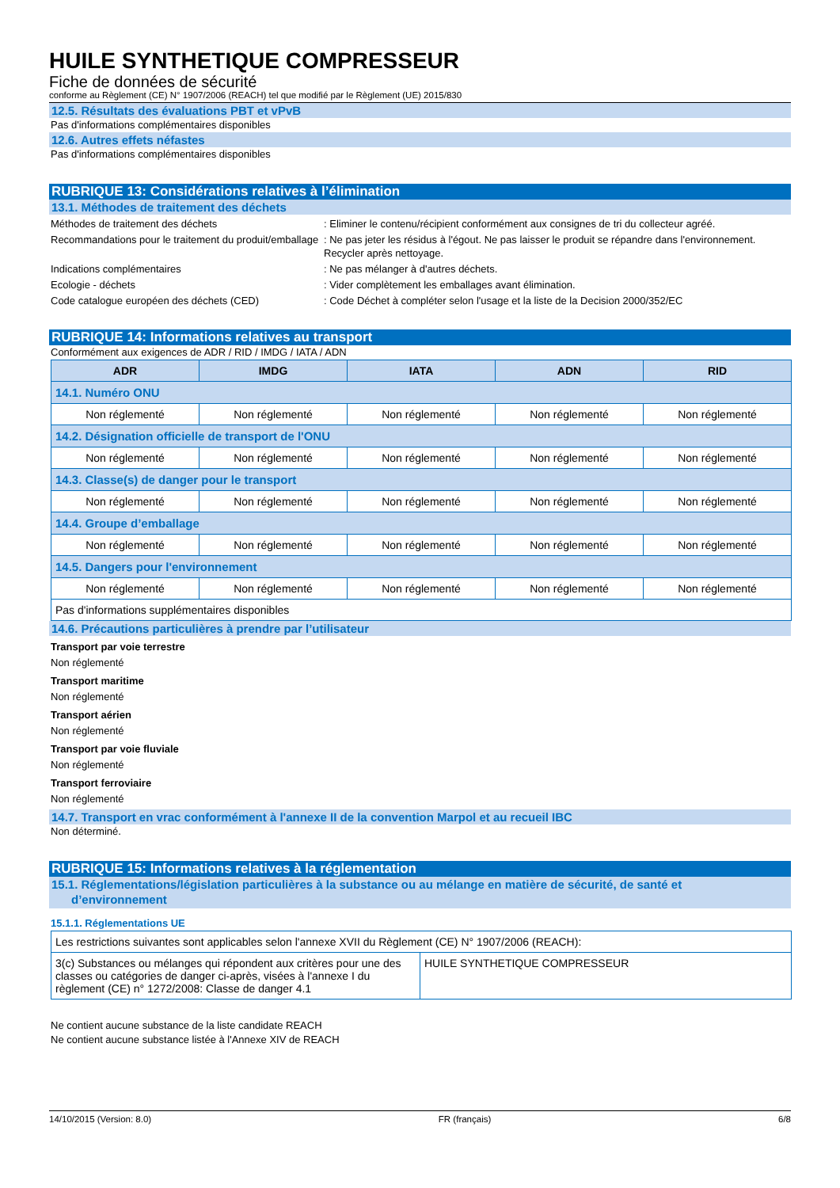HUILE SYNTHETIQUE COMPRESSEUR
Fiche de données de sécurité
conforme au Règlement (CE) N° 1907/2006 (REACH) tel que modifié par le Règlement (UE) 2015/830
12.5. Résultats des évaluations PBT et vPvB
Pas d'informations complémentaires disponibles
12.6. Autres effets néfastes
Pas d'informations complémentaires disponibles
RUBRIQUE 13: Considérations relatives à l’élimination
13.1. Méthodes de traitement des déchets
Méthodes de traitement des déchets : Eliminer le contenu/récipient conformément aux consignes de tri du collecteur agréé.
Recommandations pour le traitement du produit/emballage
: Ne pas jeter les résidus à l'égout. Ne pas laisser le produit se répandre dans l'environnement. Recycler après nettoyage.
Indications complémentaires : Ne pas mélanger à d'autres déchets.
Ecologie - déchets : Vider complètement les emballages avant élimination.
Code catalogue européen des déchets (CED) : Code Déchet à compléter selon l'usage et la liste de la Decision 2000/352/EC
RUBRIQUE 14: Informations relatives au transport
Conformément aux exigences de ADR / RID / IMDG / IATA / ADN
| ADR | IMDG | IATA | ADN | RID |
| --- | --- | --- | --- | --- |
| 14.1. Numéro ONU | | | | |
| Non réglementé | Non réglementé | Non réglementé | Non réglementé | Non réglementé |
| 14.2. Désignation officielle de transport de l'ONU | | | | |
| Non réglementé | Non réglementé | Non réglementé | Non réglementé | Non réglementé |
| 14.3. Classe(s) de danger pour le transport | | | | |
| Non réglementé | Non réglementé | Non réglementé | Non réglementé | Non réglementé |
| 14.4. Groupe d’emballage | | | | |
| Non réglementé | Non réglementé | Non réglementé | Non réglementé | Non réglementé |
| 14.5. Dangers pour l'environnement | | | | |
| Non réglementé | Non réglementé | Non réglementé | Non réglementé | Non réglementé |
| Pas d'informations supplémentaires disponibles | | | | |
14.6. Précautions particulières à prendre par l’utilisateur
Transport par voie terrestre
Non réglementé
Transport maritime
Non réglementé
Transport aérien
Non réglementé
Transport par voie fluviale
Non réglementé
Transport ferroviaire
Non réglementé
14.7. Transport en vrac conformément à l'annexe II de la convention Marpol et au recueil IBC
Non déterminé.
RUBRIQUE 15: Informations relatives à la réglementation
15.1. Réglementations/législation particulières à la substance ou au mélange en matière de sécurité, de santé et
d’environnement
15.1.1. Réglementations UE
| Les restrictions suivantes sont applicables selon l'annexe XVII du Règlement (CE) N° 1907/2006 (REACH): | |
| 3(c) Substances ou mélanges qui répondent aux critères pour une des classes ou catégories de danger ci-après, visées à l'annexe I du règlement (CE) n° 1272/2008: Classe de danger 4.1 | HUILE SYNTHETIQUE COMPRESSEUR |
Ne contient aucune substance de la liste candidate REACH
Ne contient aucune substance listée à l'Annexe XIV de REACH
14/10/2015 (Version: 8.0) FR (français) 6/8